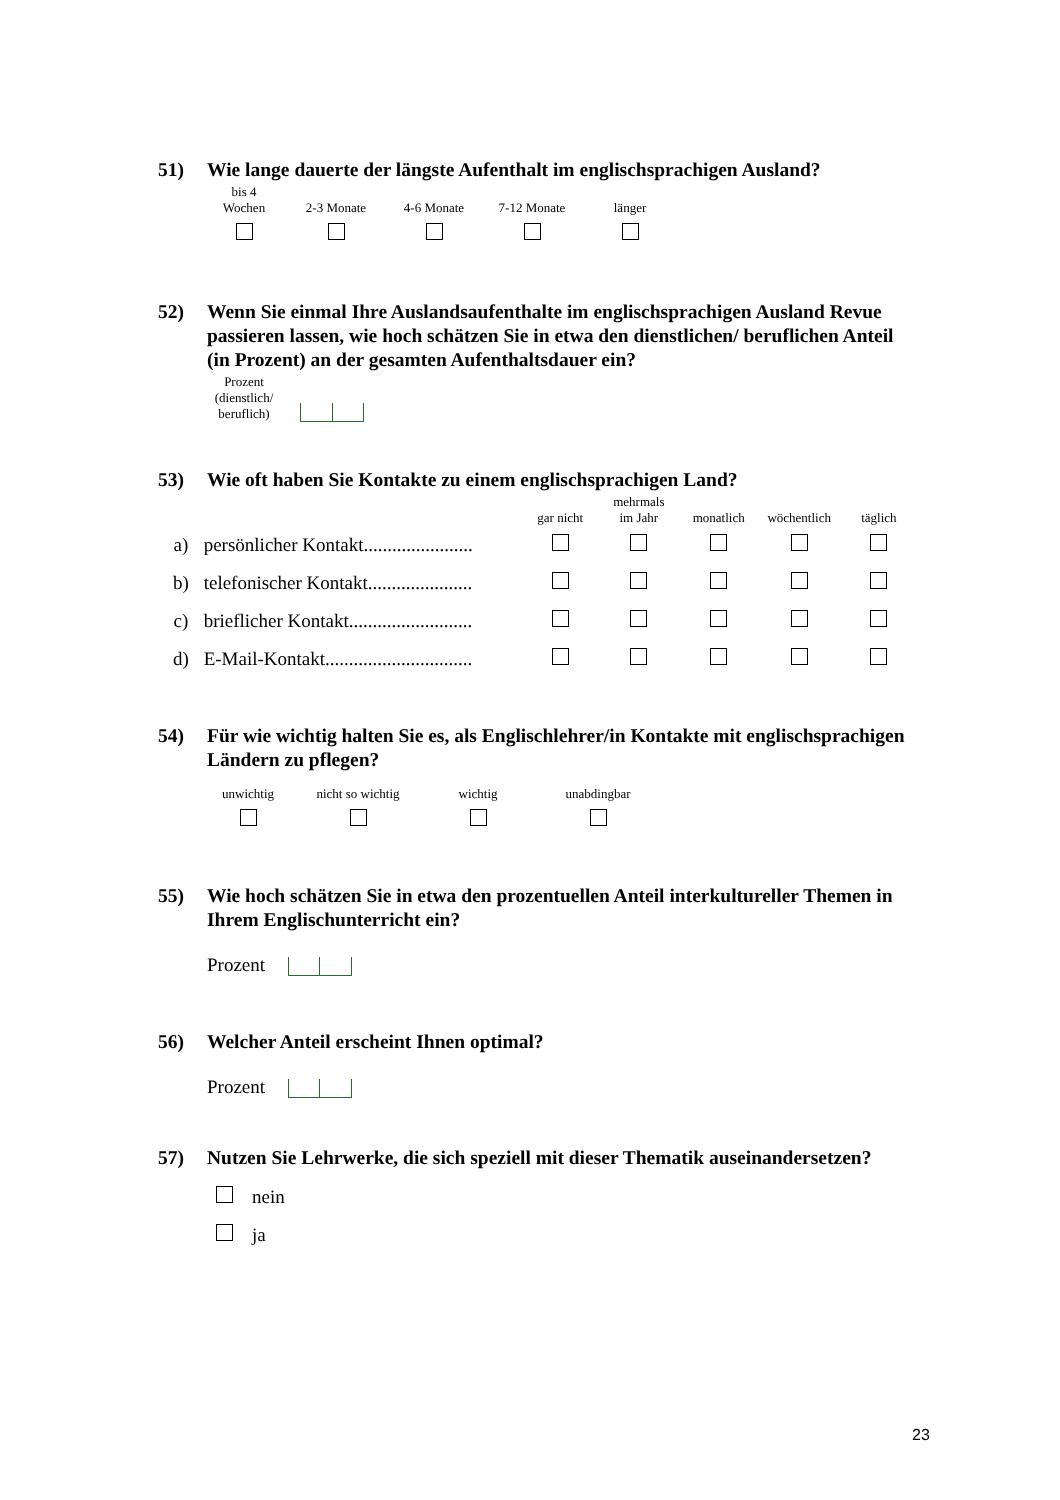51) Wie lange dauerte der längste Aufenthalt im englischsprachigen Ausland?
| bis 4 Wochen | 2-3 Monate | 4-6 Monate | 7-12 Monate | länger |
52) Wenn Sie einmal Ihre Auslandsaufenthalte im englischsprachigen Ausland Revue passieren lassen, wie hoch schätzen Sie in etwa den dienstlichen/ beruflichen Anteil (in Prozent) an der gesamten Aufenthaltsdauer ein?
Prozent
(dienstlich/
beruflich)
53) Wie oft haben Sie Kontakte zu einem englischsprachigen Land?
| | | gar nicht | mehrmals im Jahr | monatlich | wöchentlich | täglich |
| a) | persönlicher Kontakt....................... | | | | | |
| b) | telefonischer Kontakt...................... | | | | | |
| c) | brieflicher Kontakt.......................... | | | | | |
| d) | E-Mail-Kontakt............................... | | | | | |
54) Für wie wichtig halten Sie es, als Englischlehrer/in Kontakte mit englischsprachigen Ländern zu pflegen?
| unwichtig | nicht so wichtig | wichtig | unabdingbar |
55) Wie hoch schätzen Sie in etwa den prozentuellen Anteil interkultureller Themen in Ihrem Englischunterricht ein?
Prozent
56) Welcher Anteil erscheint Ihnen optimal?
Prozent
57) Nutzen Sie Lehrwerke, die sich speziell mit dieser Thematik auseinandersetzen?
nein
ja
23